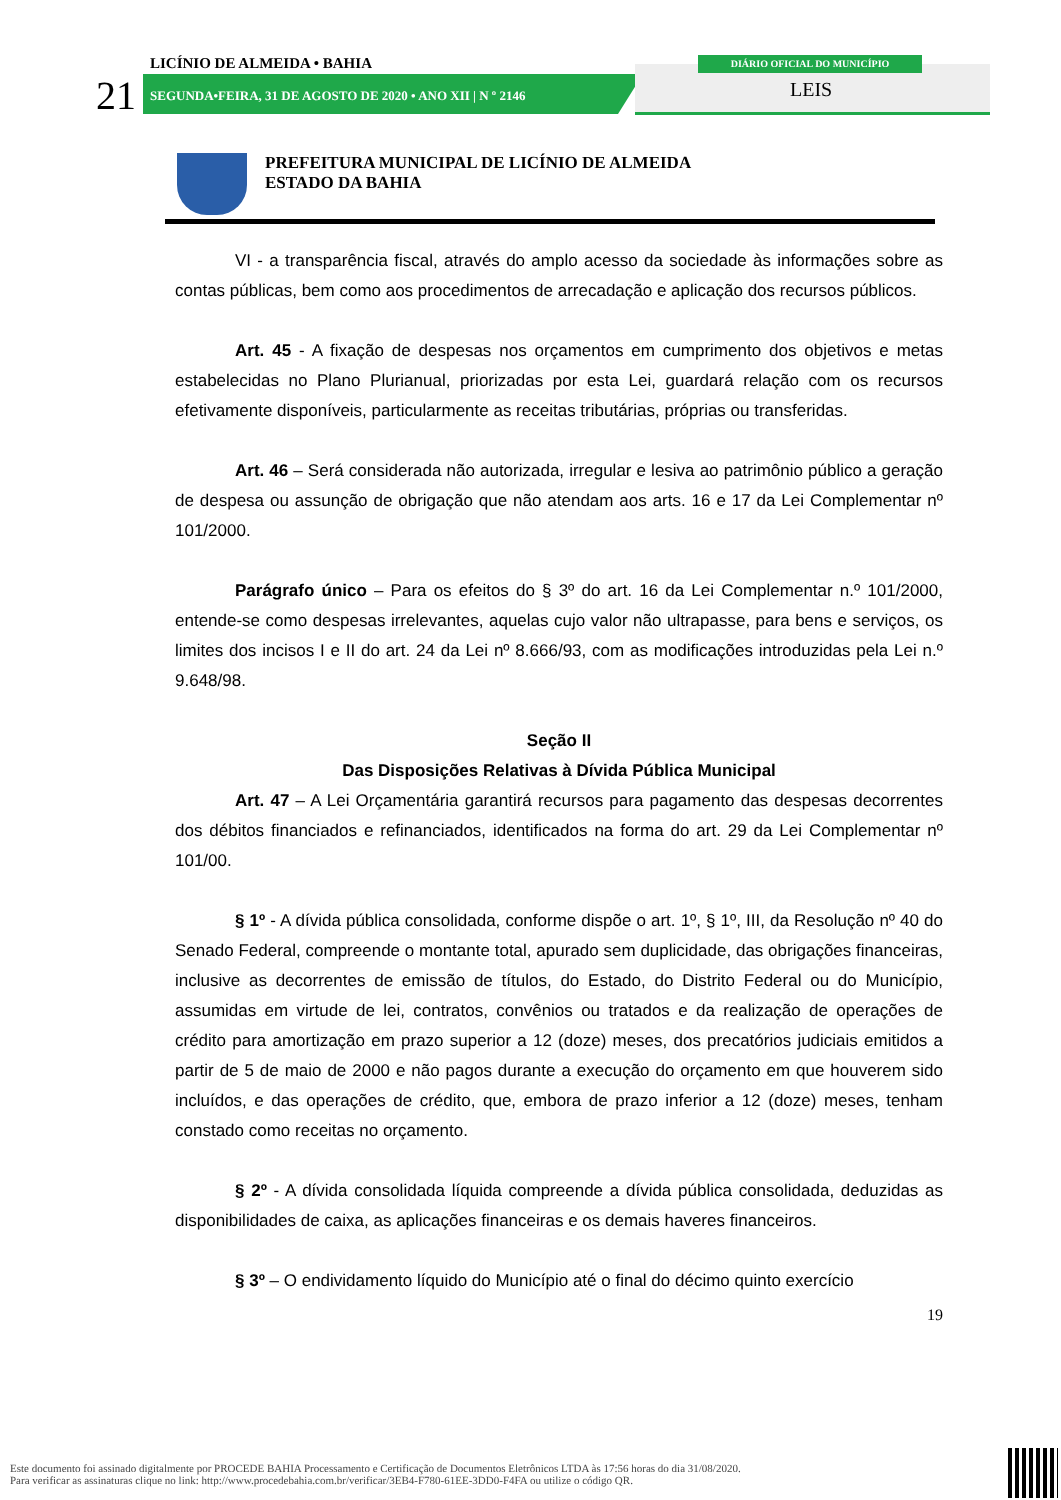LICÍNIO DE ALMEIDA • BAHIA
21
SEGUNDA•FEIRA, 31 DE AGOSTO DE 2020 • ANO XII | N º 2146
DIÁRIO OFICIAL DO MUNICÍPIO
LEIS
PREFEITURA MUNICIPAL DE LICÍNIO DE ALMEIDA
ESTADO DA BAHIA
VI - a transparência fiscal, através do amplo acesso da sociedade às informações sobre as contas públicas, bem como aos procedimentos de arrecadação e aplicação dos recursos públicos.
Art. 45 - A fixação de despesas nos orçamentos em cumprimento dos objetivos e metas estabelecidas no Plano Plurianual, priorizadas por esta Lei, guardará relação com os recursos efetivamente disponíveis, particularmente as receitas tributárias, próprias ou transferidas.
Art. 46 – Será considerada não autorizada, irregular e lesiva ao patrimônio público a geração de despesa ou assunção de obrigação que não atendam aos arts. 16 e 17 da Lei Complementar nº 101/2000.
Parágrafo único – Para os efeitos do § 3º do art. 16 da Lei Complementar n.º 101/2000, entende-se como despesas irrelevantes, aquelas cujo valor não ultrapasse, para bens e serviços, os limites dos incisos I e II do art. 24 da Lei nº 8.666/93, com as modificações introduzidas pela Lei n.º 9.648/98.
Seção II
Das Disposições Relativas à Dívida Pública Municipal
Art. 47 – A Lei Orçamentária garantirá recursos para pagamento das despesas decorrentes dos débitos financiados e refinanciados, identificados na forma do art. 29 da Lei Complementar nº 101/00.
§ 1º - A dívida pública consolidada, conforme dispõe o art. 1º, § 1º, III, da Resolução nº 40 do Senado Federal, compreende o montante total, apurado sem duplicidade, das obrigações financeiras, inclusive as decorrentes de emissão de títulos, do Estado, do Distrito Federal ou do Município, assumidas em virtude de lei, contratos, convênios ou tratados e da realização de operações de crédito para amortização em prazo superior a 12 (doze) meses, dos precatórios judiciais emitidos a partir de 5 de maio de 2000 e não pagos durante a execução do orçamento em que houverem sido incluídos, e das operações de crédito, que, embora de prazo inferior a 12 (doze) meses, tenham constado como receitas no orçamento.
§ 2º - A dívida consolidada líquida compreende a dívida pública consolidada, deduzidas as disponibilidades de caixa, as aplicações financeiras e os demais haveres financeiros.
§ 3º – O endividamento líquido do Município até o final do décimo quinto exercício
19
Este documento foi assinado digitalmente por PROCEDE BAHIA Processamento e Certificação de Documentos Eletrônicos LTDA às 17:56 horas do dia 31/08/2020.
Para verificar as assinaturas clique no link: http://www.procedebahia.com.br/verificar/3EB4-F780-61EE-3DD0-F4FA ou utilize o código QR.